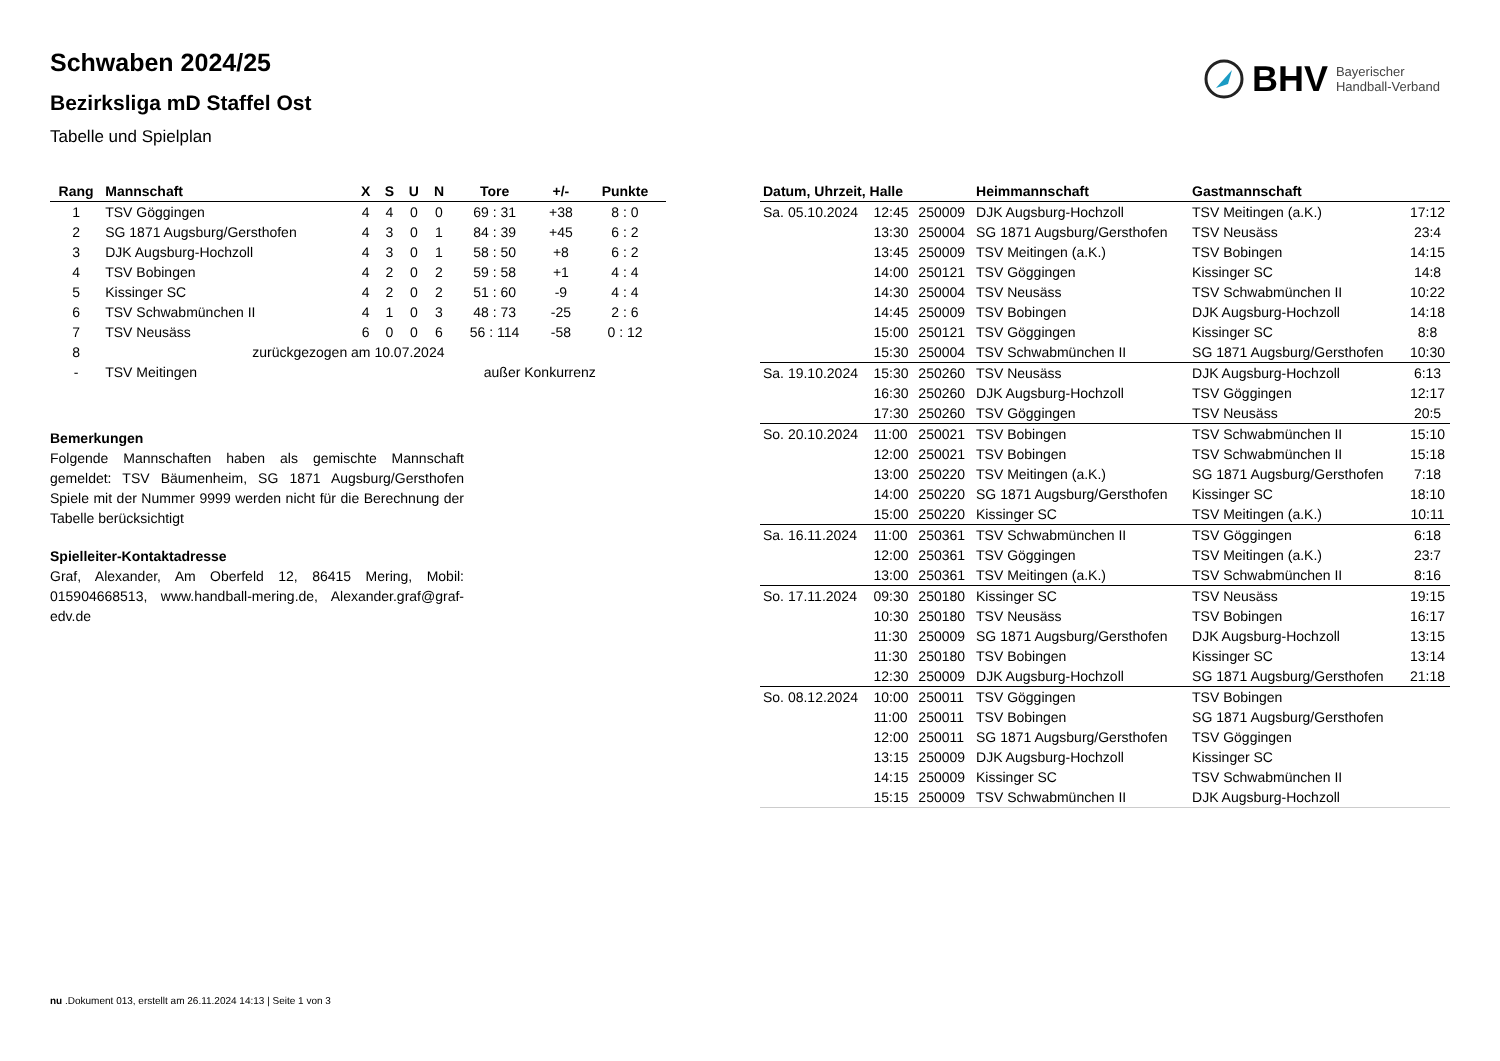BHV Bayerischer
Handball-Verband
Schwaben 2024/25
Bezirksliga mD Staffel Ost
Tabelle und Spielplan
| Rang | Mannschaft | X | S | U | N | Tore | +/- | Punkte |
| --- | --- | --- | --- | --- | --- | --- | --- | --- |
| 1 | TSV Göggingen | 4 | 4 | 0 | 0 | 69 : 31 | +38 | 8 : 0 |
| 2 | SG 1871 Augsburg/Gersthofen | 4 | 3 | 0 | 1 | 84 : 39 | +45 | 6 : 2 |
| 3 | DJK Augsburg-Hochzoll | 4 | 3 | 0 | 1 | 58 : 50 | +8 | 6 : 2 |
| 4 | TSV Bobingen | 4 | 2 | 0 | 2 | 59 : 58 | +1 | 4 : 4 |
| 5 | Kissinger SC | 4 | 2 | 0 | 2 | 51 : 60 | -9 | 4 : 4 |
| 6 | TSV Schwabmünchen II | 4 | 1 | 0 | 3 | 48 : 73 | -25 | 2 : 6 |
| 7 | TSV Neusäss | 6 | 0 | 0 | 6 | 56 : 114 | -58 | 0 : 12 |
| 8 | zurückgezogen am 10.07.2024 | | | | | | | |
| - | TSV Meitingen | außer Konkurrenz | | | | | | |
Bemerkungen
Folgende Mannschaften haben als gemischte Mannschaft gemeldet: TSV Bäumenheim, SG 1871 Augsburg/Gersthofen Spiele mit der Nummer 9999 werden nicht für die Berechnung der Tabelle berücksichtigt
Spielleiter-Kontaktadresse
Graf, Alexander, Am Oberfeld 12, 86415 Mering, Mobil: 015904668513, www.handball-mering.de, Alexander.graf@graf-edv.de
| Datum, Uhrzeit, Halle | | | Heimmannschaft | Gastmannschaft | |
| --- | --- | --- | --- | --- | --- |
| Sa. 05.10.2024 | 12:45 | 250009 | DJK Augsburg-Hochzoll | TSV Meitingen (a.K.) | 17:12 |
| | 13:30 | 250004 | SG 1871 Augsburg/Gersthofen | TSV Neusäss | 23:4 |
| | 13:45 | 250009 | TSV Meitingen (a.K.) | TSV Bobingen | 14:15 |
| | 14:00 | 250121 | TSV Göggingen | Kissinger SC | 14:8 |
| | 14:30 | 250004 | TSV Neusäss | TSV Schwabmünchen II | 10:22 |
| | 14:45 | 250009 | TSV Bobingen | DJK Augsburg-Hochzoll | 14:18 |
| | 15:00 | 250121 | TSV Göggingen | Kissinger SC | 8:8 |
| | 15:30 | 250004 | TSV Schwabmünchen II | SG 1871 Augsburg/Gersthofen | 10:30 |
| Sa. 19.10.2024 | 15:30 | 250260 | TSV Neusäss | DJK Augsburg-Hochzoll | 6:13 |
| | 16:30 | 250260 | DJK Augsburg-Hochzoll | TSV Göggingen | 12:17 |
| | 17:30 | 250260 | TSV Göggingen | TSV Neusäss | 20:5 |
| So. 20.10.2024 | 11:00 | 250021 | TSV Bobingen | TSV Schwabmünchen II | 15:10 |
| | 12:00 | 250021 | TSV Bobingen | TSV Schwabmünchen II | 15:18 |
| | 13:00 | 250220 | TSV Meitingen (a.K.) | SG 1871 Augsburg/Gersthofen | 7:18 |
| | 14:00 | 250220 | SG 1871 Augsburg/Gersthofen | Kissinger SC | 18:10 |
| | 15:00 | 250220 | Kissinger SC | TSV Meitingen (a.K.) | 10:11 |
| Sa. 16.11.2024 | 11:00 | 250361 | TSV Schwabmünchen II | TSV Göggingen | 6:18 |
| | 12:00 | 250361 | TSV Göggingen | TSV Meitingen (a.K.) | 23:7 |
| | 13:00 | 250361 | TSV Meitingen (a.K.) | TSV Schwabmünchen II | 8:16 |
| So. 17.11.2024 | 09:30 | 250180 | Kissinger SC | TSV Neusäss | 19:15 |
| | 10:30 | 250180 | TSV Neusäss | TSV Bobingen | 16:17 |
| | 11:30 | 250009 | SG 1871 Augsburg/Gersthofen | DJK Augsburg-Hochzoll | 13:15 |
| | 11:30 | 250180 | TSV Bobingen | Kissinger SC | 13:14 |
| | 12:30 | 250009 | DJK Augsburg-Hochzoll | SG 1871 Augsburg/Gersthofen | 21:18 |
| So. 08.12.2024 | 10:00 | 250011 | TSV Göggingen | TSV Bobingen | |
| | 11:00 | 250011 | TSV Bobingen | SG 1871 Augsburg/Gersthofen | |
| | 12:00 | 250011 | SG 1871 Augsburg/Gersthofen | TSV Göggingen | |
| | 13:15 | 250009 | DJK Augsburg-Hochzoll | Kissinger SC | |
| | 14:15 | 250009 | Kissinger SC | TSV Schwabmünchen II | |
| | 15:15 | 250009 | TSV Schwabmünchen II | DJK Augsburg-Hochzoll | |
nu .Dokument 013, erstellt am 26.11.2024 14:13 | Seite 1 von 3